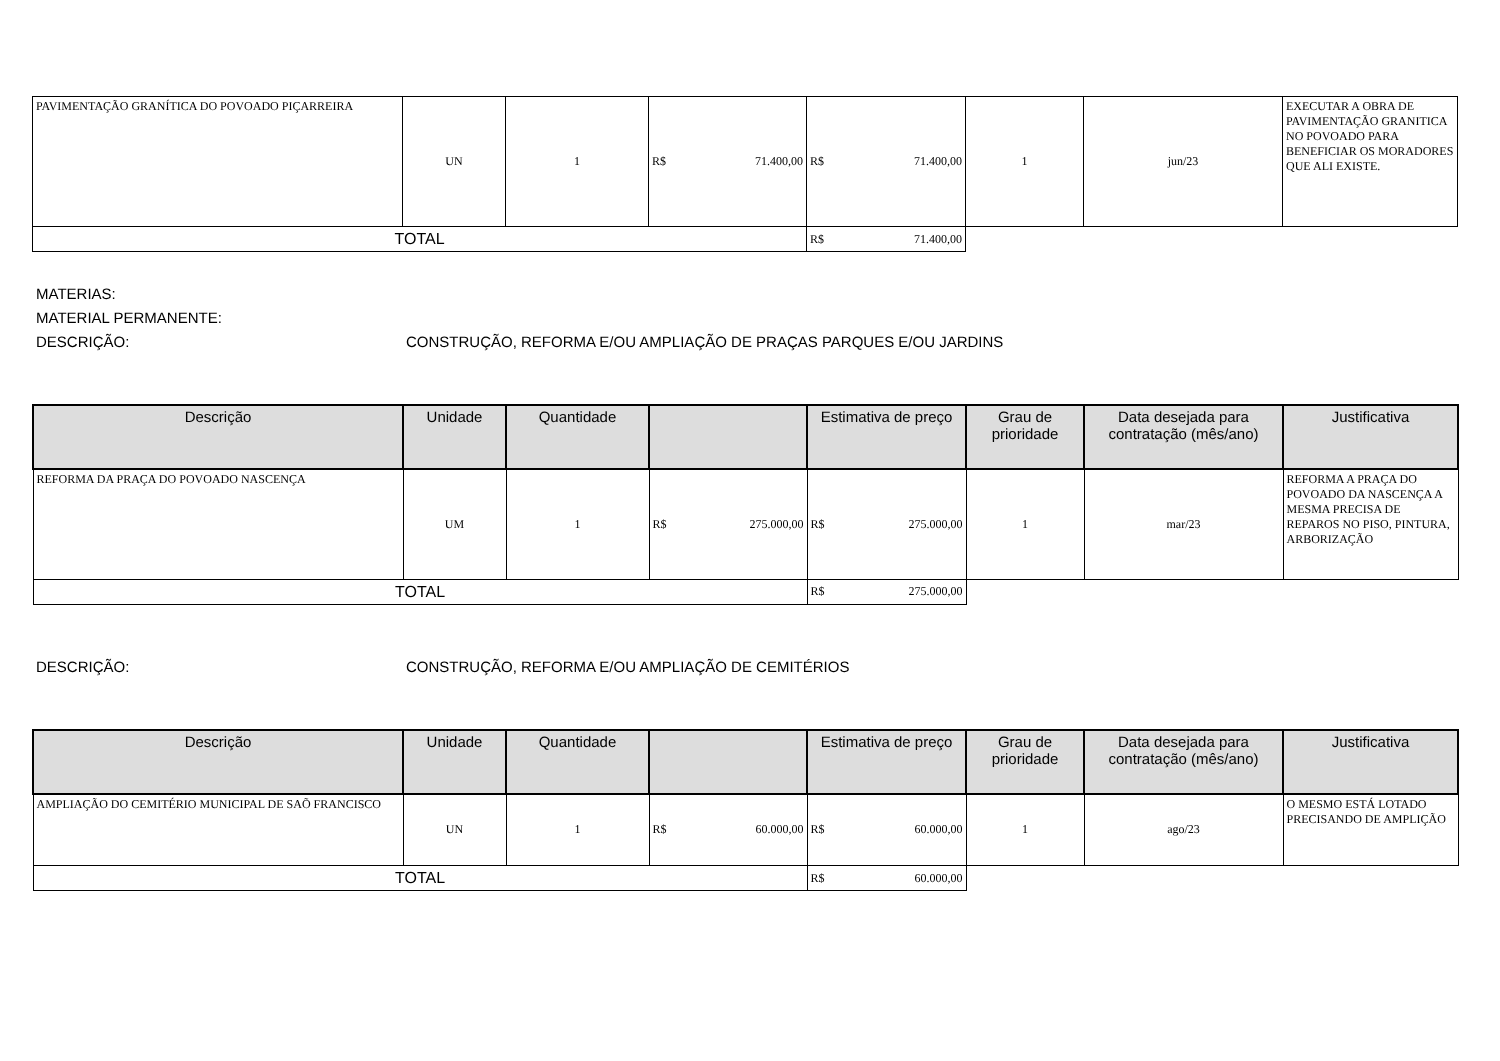| PAVIMENTAÇÃO GRANÍTICA DO POVOADO PIÇARREIRA | UN | 1 | R$ 71.400,00 | R$ 71.400,00 | 1 | jun/23 | EXECUTAR A OBRA DE PAVIMENTAÇÃO GRANITICA NO POVOADO PARA BENEFICIAR OS MORADORES QUE ALI EXISTE. |
| TOTAL | | | | R$ 71.400,00 | | | |
MATERIAS:
MATERIAL PERMANENTE:
DESCRIÇÃO: CONSTRUÇÃO, REFORMA E/OU AMPLIAÇÃO DE PRAÇAS PARQUES E/OU JARDINS
| Descrição | Unidade | Quantidade | | Estimativa de preço | Grau de prioridade | Data desejada para contratação (mês/ano) | Justificativa |
| --- | --- | --- | --- | --- | --- | --- | --- |
| REFORMA DA PRAÇA DO POVOADO NASCENÇA | UM | 1 | R$ 275.000,00 | R$ 275.000,00 | 1 | mar/23 | REFORMA A PRAÇA DO POVOADO DA NASCENÇA A MESMA PRECISA DE REPAROS NO PISO, PINTURA, ARBORIZAÇÃO |
| TOTAL | | | | R$ 275.000,00 | | | |
DESCRIÇÃO: CONSTRUÇÃO, REFORMA E/OU AMPLIAÇÃO DE CEMITÉRIOS
| Descrição | Unidade | Quantidade | | Estimativa de preço | Grau de prioridade | Data desejada para contratação (mês/ano) | Justificativa |
| --- | --- | --- | --- | --- | --- | --- | --- |
| AMPLIAÇÃO DO CEMITÉRIO MUNICIPAL DE SAÕ FRANCISCO | UN | 1 | R$ 60.000,00 | R$ 60.000,00 | 1 | ago/23 | O MESMO ESTÁ LOTADO PRECISANDO DE AMPLIÇÃO |
| TOTAL | | | | R$ 60.000,00 | | | |